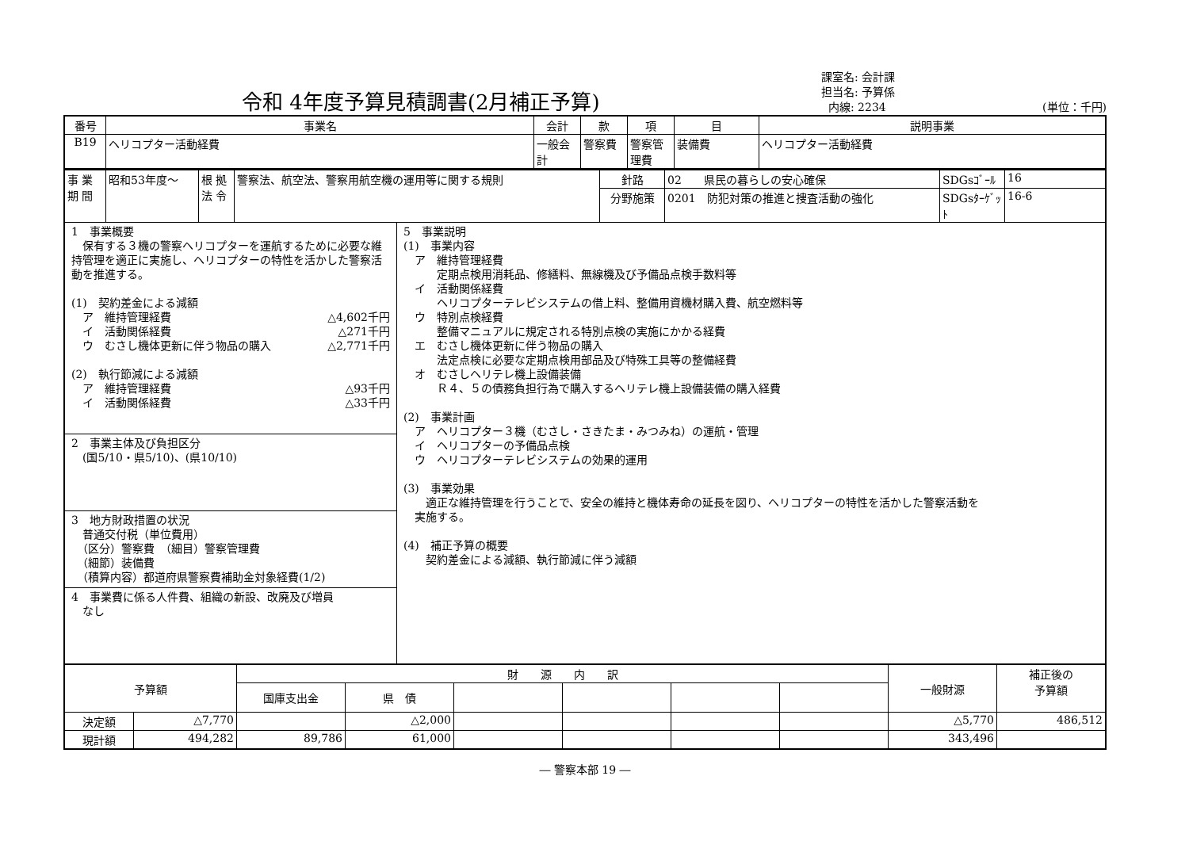令和 4年度予算見積調書(2月補正予算)
課室名: 会計課
担当名: 予算係
内線: 2234 (単位：千円)
| 番号 | 事業名 | 会計 | 款 | 項 | 目 | 説明事業 |
| B19 | ヘリコプター活動経費 | 一般会計 | 警察費 | 警察管理費 | 装備費 | ヘリコプター活動経費 |
| 事 業 期 間 | 昭和53年度～ | 根 拠 法 令 | 警察法、航空法、警察用航空機の運用等に関する規則 | 針路 | 02 県民の暮らしの安心確保 | SDGsｺﾞｰﾙ | 16 |
| | | | | 分野施策 | 0201 防犯対策の推進と捜査活動の強化 | SDGsﾀｰｹﾞｯﾄ | 16-6 |
1　事業概要
　保有する３機の警察ヘリコプターを運航するために必要な維持管理を適正に実施し、ヘリコプターの特性を活かした警察活動を推進する。
(1)　契約差金による減額
　ア　維持管理経費 △4,602千円
　イ　活動関係経費 △271千円
　ウ　むさし機体更新に伴う物品の購入 △2,771千円
(2)　執行節減による減額
　ア　維持管理経費 △93千円
　イ　活動関係経費 △33千円
2　事業主体及び負担区分
　(国5/10・県5/10)、(県10/10)
3　地方財政措置の状況
　普通交付税（単位費用）
　（区分）警察費　（細目）警察管理費
　（細節）装備費
　（積算内容）都道府県警察費補助金対象経費(1/2)
4　事業費に係る人件費、組織の新設、改廃及び増員
　なし
5　事業説明
(1)　事業内容
　ア　維持管理経費
　　　定期点検用消耗品、修繕料、無線機及び予備品点検手数料等
　イ　活動関係経費
　　　ヘリコプターテレビシステムの借上料、整備用資機材購入費、航空燃料等
　ウ　特別点検経費
　　　整備マニュアルに規定される特別点検の実施にかかる経費
　エ　むさし機体更新に伴う物品の購入
　　　法定点検に必要な定期点検用部品及び特殊工具等の整備経費
　オ　むさしヘリテレ機上設備装備
　　　Ｒ４、５の債務負担行為で購入するヘリテレ機上設備装備の購入経費
(2)　事業計画
　ア　ヘリコプター３機（むさし・さきたま・みつみね）の運航・管理
　イ　ヘリコプターの予備品点検
　ウ　ヘリコプターテレビシステムの効果的運用
(3)　事業効果
　　適正な維持管理を行うことで、安全の維持と機体寿命の延長を図り、ヘリコプターの特性を活かした警察活動を
　実施する。
(4)　補正予算の概要
　　契約差金による減額、執行節減に伴う減額
| 予算額 | | 財 源 内 訳 | | | | | | 一般財源 | 補正後の 予算額 |
| --- | --- | --- | --- | --- | --- | --- | --- | --- | --- |
| | | 国庫支出金 | 県 債 | | | | | | |
| 決定額 | △7,770 | | △2,000 | | | | | △5,770 | 486,512 |
| 現計額 | 494,282 | 89,786 | 61,000 | | | | | 343,496 | |
― 警察本部 19 ―